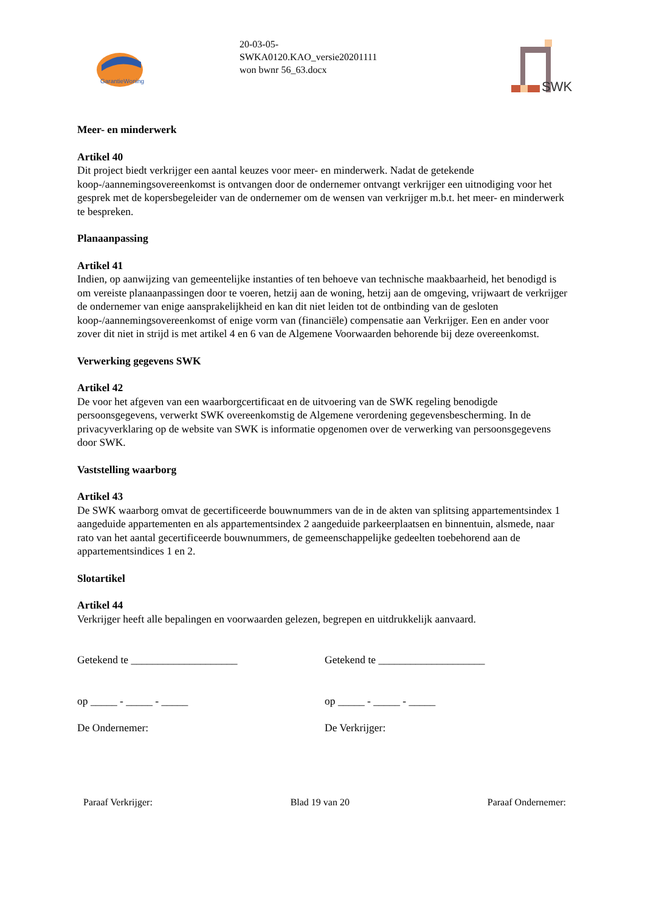GarantieWoning
20-03-05-
SWKA0120.KAO_versie20201111
won bwnr 56_63.docx
SWK
Meer- en minderwerk
Artikel 40
Dit project biedt verkrijger een aantal keuzes voor meer- en minderwerk. Nadat de getekende koop-/aannemingsovereenkomst is ontvangen door de ondernemer ontvangt verkrijger een uitnodiging voor het gesprek met de kopersbegeleider van de ondernemer om de wensen van verkrijger m.b.t. het meer- en minderwerk te bespreken.
Planaanpassing
Artikel 41
Indien, op aanwijzing van gemeentelijke instanties of ten behoeve van technische maakbaarheid, het benodigd is om vereiste planaanpassingen door te voeren, hetzij aan de woning, hetzij aan de omgeving, vrijwaart de verkrijger de ondernemer van enige aansprakelijkheid en kan dit niet leiden tot de ontbinding van de gesloten koop-/aannemingsovereenkomst of enige vorm van (financiële) compensatie aan Verkrijger. Een en ander voor zover dit niet in strijd is met artikel 4 en 6 van de Algemene Voorwaarden behorende bij deze overeenkomst.
Verwerking gegevens SWK
Artikel 42
De voor het afgeven van een waarborgcertificaat en de uitvoering van de SWK regeling benodigde persoonsgegevens, verwerkt SWK overeenkomstig de Algemene verordening gegevensbescherming. In de privacyverklaring op de website van SWK is informatie opgenomen over de verwerking van persoonsgegevens door SWK.
Vaststelling waarborg
Artikel 43
De SWK waarborg omvat de gecertificeerde bouwnummers van de in de akten van splitsing appartementsindex 1 aangeduide appartementen en als appartementsindex 2 aangeduide parkeerplaatsen en binnentuin, alsmede, naar rato van het aantal gecertificeerde bouwnummers, de gemeenschappelijke gedeelten toebehorend aan de appartementsindices 1 en 2.
Slotartikel
Artikel 44
Verkrijger heeft alle bepalingen en voorwaarden gelezen, begrepen en uitdrukkelijk aanvaard.
Getekend te ____________________ Getekend te ____________________
op _____ - _____ - _____ op _____ - _____ - _____
De Ondernemer: De Verkrijger:
Paraaf Verkrijger: Blad 19 van 20 Paraaf Ondernemer: